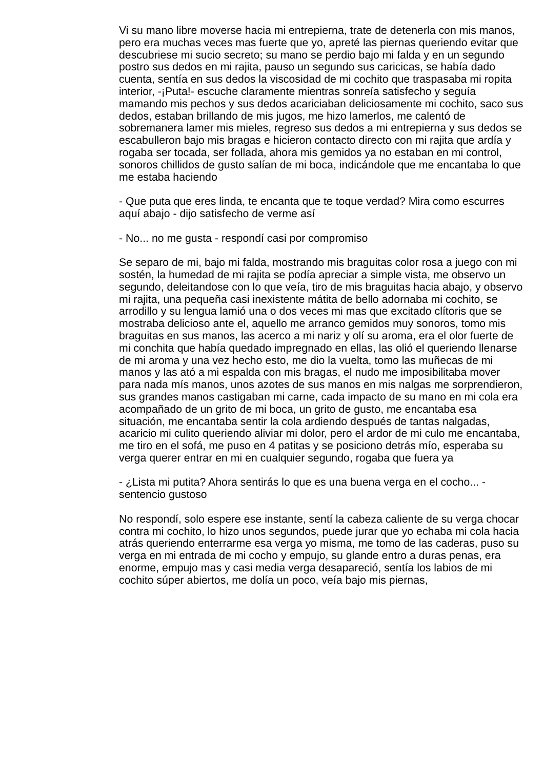Vi su mano libre moverse hacia mi entrepierna, trate de detenerla con mis manos, pero era muchas veces mas fuerte que yo, apreté las piernas queriendo evitar que descubriese mi sucio secreto; su mano se perdio bajo mi falda y en un segundo postro sus dedos en mi rajita, pauso un segundo sus caricicas, se había dado cuenta, sentía en sus dedos la viscosidad de mi cochito que traspasaba mi ropita interior, -¡Puta!- escuche claramente mientras sonreía satisfecho y seguía mamando mis pechos y sus dedos acariciaban deliciosamente mi cochito, saco sus dedos, estaban brillando de mis jugos, me hizo lamerlos, me calentó de sobremanera lamer mis mieles, regreso sus dedos a mi entrepierna y sus dedos se escabulleron bajo mis bragas e hicieron contacto directo con mi rajita que ardía y rogaba ser tocada, ser follada, ahora mis gemidos ya no estaban en mi control, sonoros chillidos de gusto salían de mi boca, indicándole que me encantaba lo que me estaba haciendo
- Que puta que eres linda, te encanta que te toque verdad? Mira como escurres aquí abajo - dijo satisfecho de verme así
- No... no me gusta - respondí casi por compromiso
Se separo de mi, bajo mi falda, mostrando mis braguitas color rosa a juego con mi sostén, la humedad de mi rajita se podía apreciar a simple vista, me observo un segundo, deleitandose con lo que veía, tiro de mis braguitas hacia abajo, y observo mi rajita, una pequeña casi inexistente mátita de bello adornaba mi cochito, se arrodillo y su lengua lamió una o dos veces mi mas que excitado clítoris que se mostraba delicioso ante el, aquello me arranco gemidos muy sonoros, tomo mis braguitas en sus manos, las acerco a mi nariz y olí su aroma, era el olor fuerte de mi conchita que había quedado impregnado en ellas, las olió el queriendo llenarse de mi aroma y una vez hecho esto, me dio la vuelta, tomo las muñecas de mi manos y las ató a mi espalda con mis bragas, el nudo me imposibilitaba mover para nada mís manos, unos azotes de sus manos en mis nalgas me sorprendieron, sus grandes manos castigaban mi carne, cada impacto de su mano en mi cola era acompañado de un grito de mi boca, un grito de gusto, me encantaba esa situación, me encantaba sentir la cola ardiendo después de tantas nalgadas, acaricio mi culito queriendo aliviar mi dolor, pero el ardor de mi culo me encantaba, me tiro en el sofá, me puso en 4 patitas y se posiciono detrás mío, esperaba su verga querer entrar en mi en cualquier segundo, rogaba que fuera ya
- ¿Lista mi putita? Ahora sentirás lo que es una buena verga en el cocho... - sentencio gustoso
No respondí, solo espere ese instante, sentí la cabeza caliente de su verga chocar contra mi cochito, lo hizo unos segundos, puede jurar que yo echaba mi cola hacia atrás queriendo enterrarme esa verga yo misma, me tomo de las caderas, puso su verga en mi entrada de mi cocho y empujo, su glande entro a duras penas, era enorme, empujo mas y casi media verga desapareció, sentía los labios de mi cochito súper abiertos, me dolía un poco, veía bajo mis piernas,